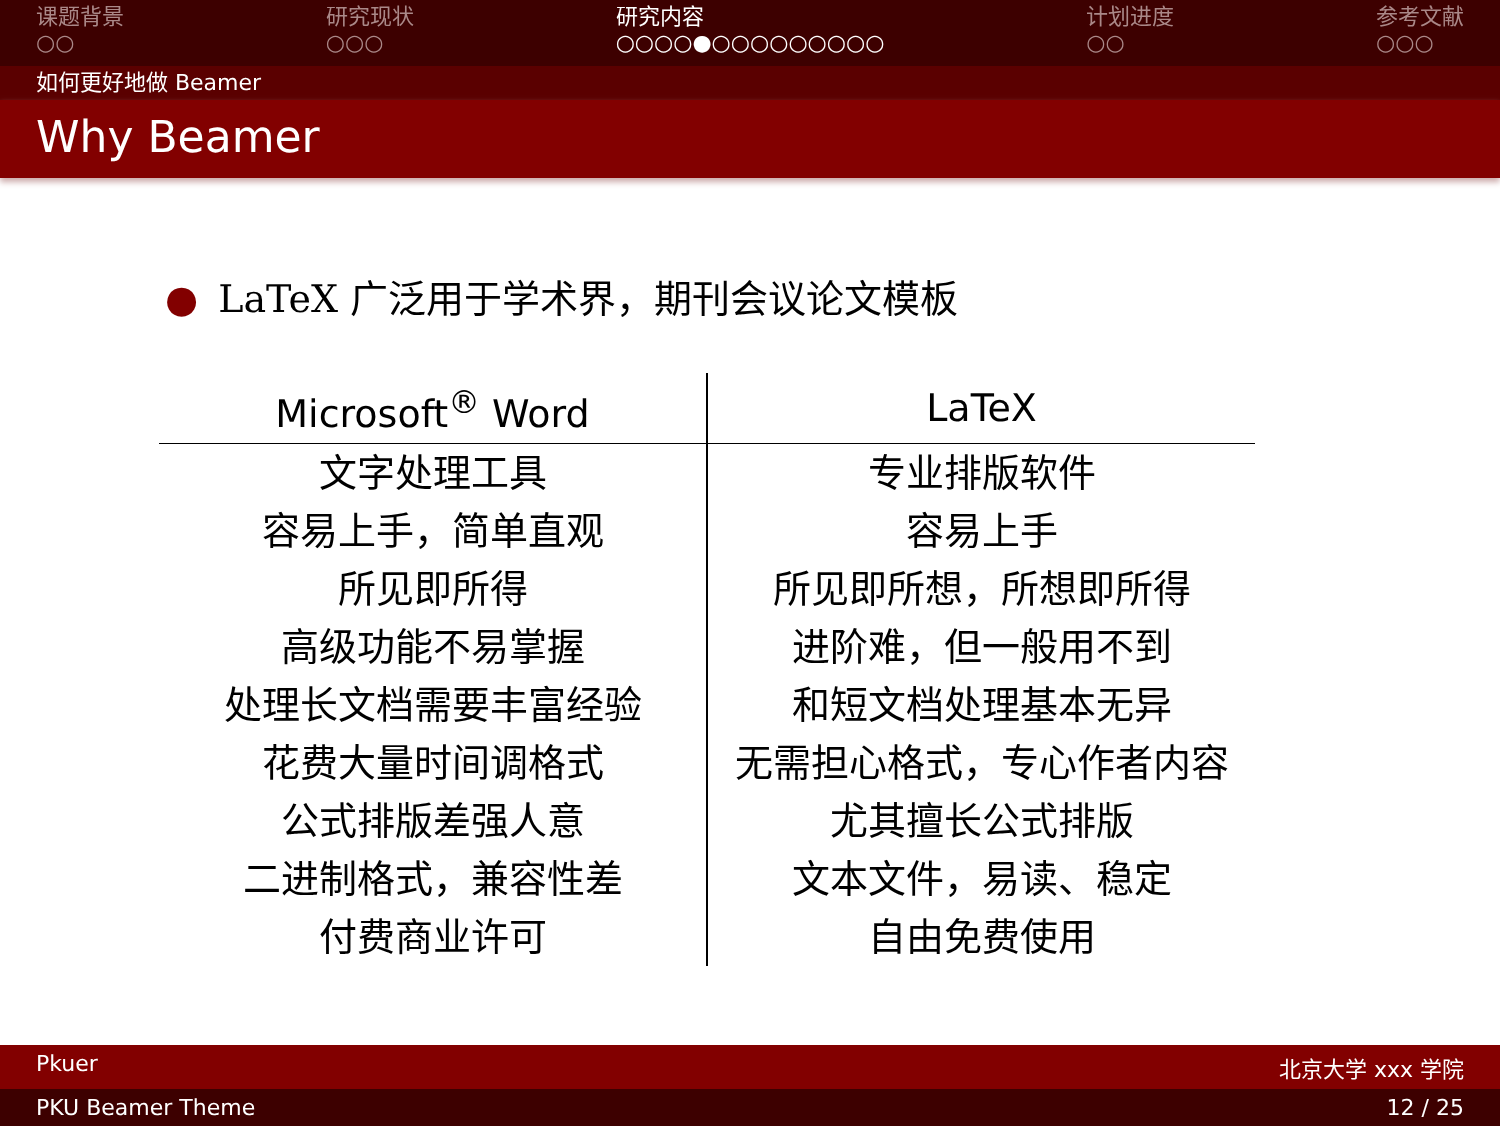课题背景
○○
研究现状
○○○
研究内容
○○○○●○○○○○○○○○
计划进度
○○
参考文献
○○○
如何更好地做 Beamer
Why Beamer
● LaTeX 广泛用于学术界，期刊会议论文模板
| Microsoft<sup>®</sup> Word | LaTeX |
| --- | --- |
| 文字处理工具 | 专业排版软件 |
| 容易上手，简单直观 | 容易上手 |
| 所见即所得 | 所见即所想，所想即所得 |
| 高级功能不易掌握 | 进阶难，但一般用不到 |
| 处理长文档需要丰富经验 | 和短文档处理基本无异 |
| 花费大量时间调格式 | 无需担心格式，专心作者内容 |
| 公式排版差强人意 | 尤其擅长公式排版 |
| 二进制格式，兼容性差 | 文本文件，易读、稳定 |
| 付费商业许可 | 自由免费使用 |
Pkuer 北京大学 xxx 学院
PKU Beamer Theme 12 / 25